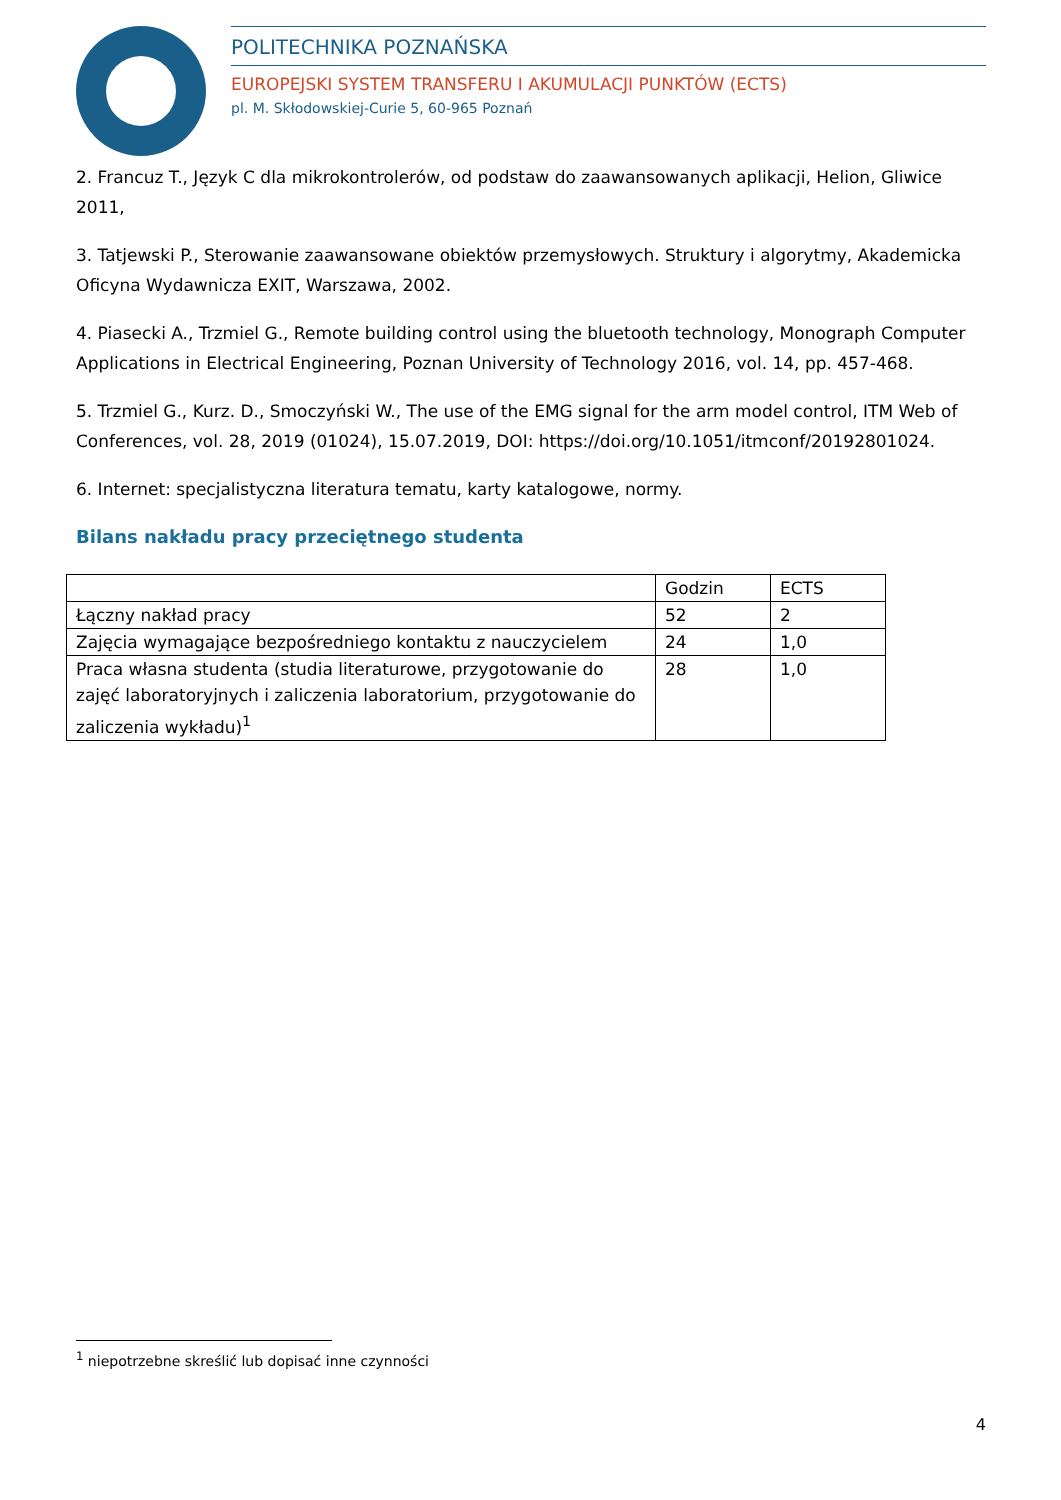POLITECHNIKA POZNAŃSKA
EUROPEJSKI SYSTEM TRANSFERU I AKUMULACJI PUNKTÓW (ECTS)
pl. M. Skłodowskiej-Curie 5, 60-965 Poznań
2. Francuz T., Język C dla mikrokontrolerów, od podstaw do zaawansowanych aplikacji, Helion, Gliwice 2011,
3. Tatjewski P., Sterowanie zaawansowane obiektów przemysłowych. Struktury i algorytmy, Akademicka Oficyna Wydawnicza EXIT, Warszawa, 2002.
4. Piasecki A., Trzmiel G., Remote building control using the bluetooth technology, Monograph Computer Applications in Electrical Engineering, Poznan University of Technology 2016, vol. 14, pp. 457-468.
5. Trzmiel G., Kurz. D., Smoczyński W., The use of the EMG signal for the arm model control, ITM Web of Conferences, vol. 28, 2019 (01024), 15.07.2019, DOI: https://doi.org/10.1051/itmconf/20192801024.
6. Internet: specjalistyczna literatura tematu, karty katalogowe, normy.
Bilans nakładu pracy przeciętnego studenta
| | Godzin | ECTS |
| Łączny nakład pracy | 52 | 2 |
| Zajęcia wymagające bezpośredniego kontaktu z nauczycielem | 24 | 1,0 |
| Praca własna studenta (studia literaturowe, przygotowanie do zajęć laboratoryjnych i zaliczenia laboratorium, przygotowanie do zaliczenia wykładu)<sup>1</sup> | 28 | 1,0 |
<sup>1</sup> niepotrzebne skreślić lub dopisać inne czynności
4